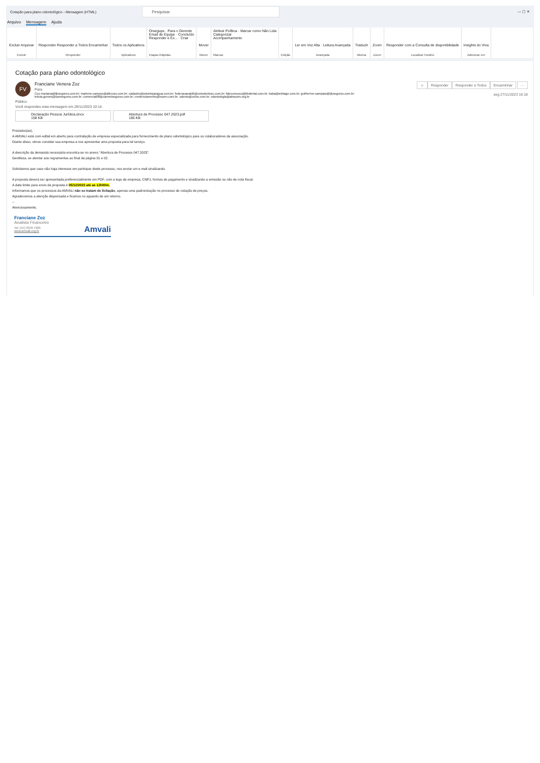Cotação para plano odontológico - Mensagem (HTML)
Pesquisar
— ▢ ✕
Arquivo Mensagem Ajuda
Excluir Arquivar
Excluir
Responder Responder a Todos Encaminhar
Responder
Todos os Aplicativos
Aplicativos
Orsegups · Para o Gerente
Email de Equipe · Concluído
Responder e Ex... · Criar
Etapas Rápidas
Mover
Mover
Atribuir Política · Marcar como Não Lida
Categorizar
Acompanhamento
Marcas
Edição
Ler em Voz Alta · Leitura Avançada
Avançada
Traduzir
Idioma
Zoom
Zoom
Responder com a Consulta de disponibilidade
Localizar Horário
Insights do Viva
Adicionar em
Cotação para plano odontológico
FV
Franciane Venera Zoz
Para
Cco mariana@tjkseguros.com.br; marlene.campos@allcross.com.br; cadastro@odontojaragua.com.br; federacaoatd5@uniodontosc.com.br; faleconosco@bbdental.com.br; katia@wintage.com.br; guilherme.sampaio@tjkseguros.com.br;
leticia.gomes@sanseguros.com.br; comercial08@carmelseguros.com.br; credenciamento@issem.com.br; odonto@celos.com.br; odontologia@abepom.org.br
☺ Responder Responder a Todos Encaminhar ···
seg 27/11/2023 16:18
Público
Você respondeu esta mensagem em 29/11/2023 10:14.
Declaração Pessoa Jurídica.docx
158 KB
Abertura de Processo 047.2023.pdf
185 KB
Prezados(as),
A AMVALI está com edital em aberto para contratação de empresa especializada para fornecimento de plano odontológico para os colaboradores da associação.
Diante disso, vimos convidar sua empresa a nos apresentar uma proposta para tal serviço.
A descrição da demanda necessária encontra-se no anexo "Abertura de Processo 047.2023".
Gentileza, se atentar aos regramentos ao final da página 01 e 02.
Solicitamos que caso não haja interesse em participar deste processo, nos enviar um e-mail sinalizando.
A proposta deverá ser apresentada preferencialmente em PDF, com a logo da empresa, CNPJ, formas de pagamento e sinalizando a emissão ou não de nota fiscal.
A data limite para envio da proposta é 05/12/2023 até as 12h00m.
Informamos que os processos da AMVALI não se tratam de licitação, apenas uma padronização no processo de cotação de preços.
Agradecemos a atenção dispensada e ficamos no aguardo de um retorno.
--
Atenciosamente,
Franciane Zoz
Analista Financeiro
Tel: (47) 3370 7933
www.amvali.org.br
Amvali